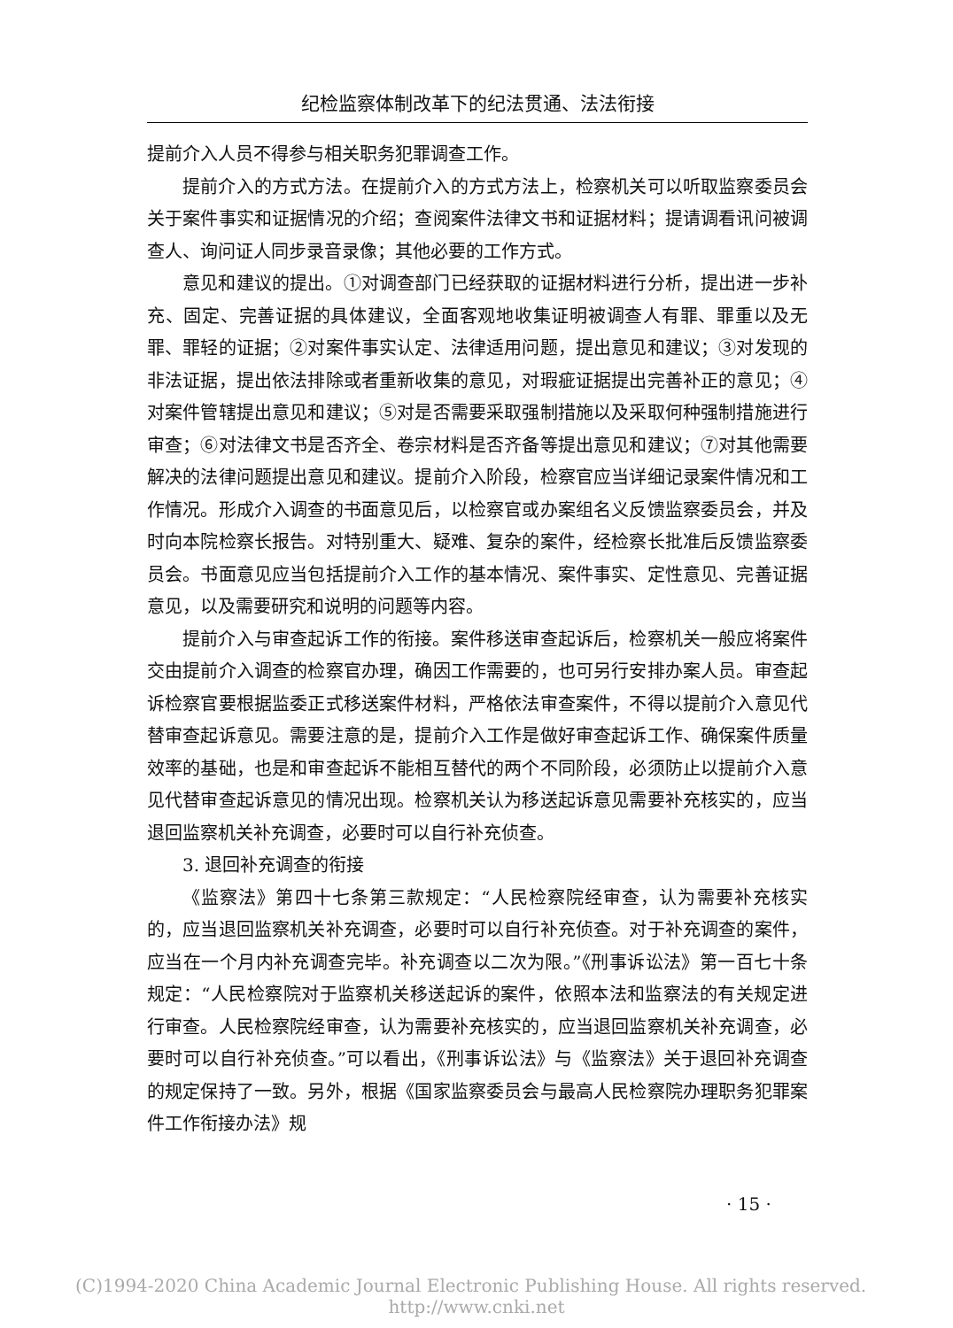纪检监察体制改革下的纪法贯通、法法衔接
提前介入人员不得参与相关职务犯罪调查工作。
提前介入的方式方法。在提前介入的方式方法上，检察机关可以听取监察委员会关于案件事实和证据情况的介绍；查阅案件法律文书和证据材料；提请调看讯问被调查人、询问证人同步录音录像；其他必要的工作方式。
意见和建议的提出。①对调查部门已经获取的证据材料进行分析，提出进一步补充、固定、完善证据的具体建议，全面客观地收集证明被调查人有罪、罪重以及无罪、罪轻的证据；②对案件事实认定、法律适用问题，提出意见和建议；③对发现的非法证据，提出依法排除或者重新收集的意见，对瑕疵证据提出完善补正的意见；④对案件管辖提出意见和建议；⑤对是否需要采取强制措施以及采取何种强制措施进行审查；⑥对法律文书是否齐全、卷宗材料是否齐备等提出意见和建议；⑦对其他需要解决的法律问题提出意见和建议。提前介入阶段，检察官应当详细记录案件情况和工作情况。形成介入调查的书面意见后，以检察官或办案组名义反馈监察委员会，并及时向本院检察长报告。对特别重大、疑难、复杂的案件，经检察长批准后反馈监察委员会。书面意见应当包括提前介入工作的基本情况、案件事实、定性意见、完善证据意见，以及需要研究和说明的问题等内容。
提前介入与审查起诉工作的衔接。案件移送审查起诉后，检察机关一般应将案件交由提前介入调查的检察官办理，确因工作需要的，也可另行安排办案人员。审查起诉检察官要根据监委正式移送案件材料，严格依法审查案件，不得以提前介入意见代替审查起诉意见。需要注意的是，提前介入工作是做好审查起诉工作、确保案件质量效率的基础，也是和审查起诉不能相互替代的两个不同阶段，必须防止以提前介入意见代替审查起诉意见的情况出现。检察机关认为移送起诉意见需要补充核实的，应当退回监察机关补充调查，必要时可以自行补充侦查。
3. 退回补充调查的衔接
《监察法》第四十七条第三款规定：“人民检察院经审查，认为需要补充核实的，应当退回监察机关补充调查，必要时可以自行补充侦查。对于补充调查的案件，应当在一个月内补充调查完毕。补充调查以二次为限。”《刑事诉讼法》第一百七十条规定：“人民检察院对于监察机关移送起诉的案件，依照本法和监察法的有关规定进行审查。人民检察院经审查，认为需要补充核实的，应当退回监察机关补充调查，必要时可以自行补充侦查。”可以看出，《刑事诉讼法》与《监察法》关于退回补充调查的规定保持了一致。另外，根据《国家监察委员会与最高人民检察院办理职务犯罪案件工作衔接办法》规
· 15 ·
(C)1994-2020 China Academic Journal Electronic Publishing House. All rights reserved. http://www.cnki.net